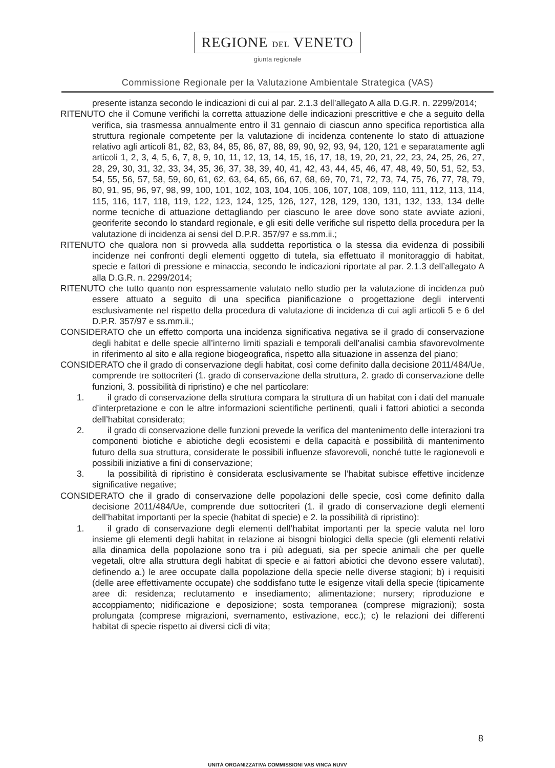REGIONE DEL VENETO
giunta regionale
Commissione Regionale per la Valutazione Ambientale Strategica (VAS)
presente istanza secondo le indicazioni di cui al par. 2.1.3 dell’allegato A alla D.G.R. n. 2299/2014;
RITENUTO che il Comune verifichi la corretta attuazione delle indicazioni prescrittive e che a seguito della verifica, sia trasmessa annualmente entro il 31 gennaio di ciascun anno specifica reportistica alla struttura regionale competente per la valutazione di incidenza contenente lo stato di attuazione relativo agli articoli 81, 82, 83, 84, 85, 86, 87, 88, 89, 90, 92, 93, 94, 120, 121 e separatamente agli articoli 1, 2, 3, 4, 5, 6, 7, 8, 9, 10, 11, 12, 13, 14, 15, 16, 17, 18, 19, 20, 21, 22, 23, 24, 25, 26, 27, 28, 29, 30, 31, 32, 33, 34, 35, 36, 37, 38, 39, 40, 41, 42, 43, 44, 45, 46, 47, 48, 49, 50, 51, 52, 53, 54, 55, 56, 57, 58, 59, 60, 61, 62, 63, 64, 65, 66, 67, 68, 69, 70, 71, 72, 73, 74, 75, 76, 77, 78, 79, 80, 91, 95, 96, 97, 98, 99, 100, 101, 102, 103, 104, 105, 106, 107, 108, 109, 110, 111, 112, 113, 114, 115, 116, 117, 118, 119, 122, 123, 124, 125, 126, 127, 128, 129, 130, 131, 132, 133, 134 delle norme tecniche di attuazione dettagliando per ciascuno le aree dove sono state avviate azioni, georiferite secondo lo standard regionale, e gli esiti delle verifiche sul rispetto della procedura per la valutazione di incidenza ai sensi del D.P.R. 357/97 e ss.mm.ii.;
RITENUTO che qualora non si provveda alla suddetta reportistica o la stessa dia evidenza di possibili incidenze nei confronti degli elementi oggetto di tutela, sia effettuato il monitoraggio di habitat, specie e fattori di pressione e minaccia, secondo le indicazioni riportate al par. 2.1.3 dell’allegato A alla D.G.R. n. 2299/2014;
RITENUTO che tutto quanto non espressamente valutato nello studio per la valutazione di incidenza può essere attuato a seguito di una specifica pianificazione o progettazione degli interventi esclusivamente nel rispetto della procedura di valutazione di incidenza di cui agli articoli 5 e 6 del D.P.R. 357/97 e ss.mm.ii.;
CONSIDERATO che un effetto comporta una incidenza significativa negativa se il grado di conservazione degli habitat e delle specie all’interno limiti spaziali e temporali dell’analisi cambia sfavorevolmente in riferimento al sito e alla regione biogeografica, rispetto alla situazione in assenza del piano;
CONSIDERATO che il grado di conservazione degli habitat, così come definito dalla decisione 2011/484/Ue, comprende tre sottocriteri (1. grado di conservazione della struttura, 2. grado di conservazione delle funzioni, 3. possibilità di ripristino) e che nel particolare:
1. il grado di conservazione della struttura compara la struttura di un habitat con i dati del manuale d’interpretazione e con le altre informazioni scientifiche pertinenti, quali i fattori abiotici a seconda dell’habitat considerato;
2. il grado di conservazione delle funzioni prevede la verifica del mantenimento delle interazioni tra componenti biotiche e abiotiche degli ecosistemi e della capacità e possibilità di mantenimento futuro della sua struttura, considerate le possibili influenze sfavorevoli, nonché tutte le ragionevoli e possibili iniziative a fini di conservazione;
3. la possibilità di ripristino è considerata esclusivamente se l’habitat subisce effettive incidenze significative negative;
CONSIDERATO che il grado di conservazione delle popolazioni delle specie, così come definito dalla decisione 2011/484/Ue, comprende due sottocriteri (1. il grado di conservazione degli elementi dell’habitat importanti per la specie (habitat di specie) e 2. la possibilità di ripristino):
1. il grado di conservazione degli elementi dell’habitat importanti per la specie valuta nel loro insieme gli elementi degli habitat in relazione ai bisogni biologici della specie (gli elementi relativi alla dinamica della popolazione sono tra i più adeguati, sia per specie animali che per quelle vegetali, oltre alla struttura degli habitat di specie e ai fattori abiotici che devono essere valutati), definendo a.) le aree occupate dalla popolazione della specie nelle diverse stagioni; b) i requisiti (delle aree effettivamente occupate) che soddisfano tutte le esigenze vitali della specie (tipicamente aree di: residenza; reclutamento e insediamento; alimentazione; nursery; riproduzione e accoppiamento; nidificazione e deposizione; sosta temporanea (comprese migrazioni); sosta prolungata (comprese migrazioni, svernamento, estivazione, ecc.); c) le relazioni dei differenti habitat di specie rispetto ai diversi cicli di vita;
8
UNITÀ ORGANIZZATIVA COMMISSIONI VAS VINCA NUVV